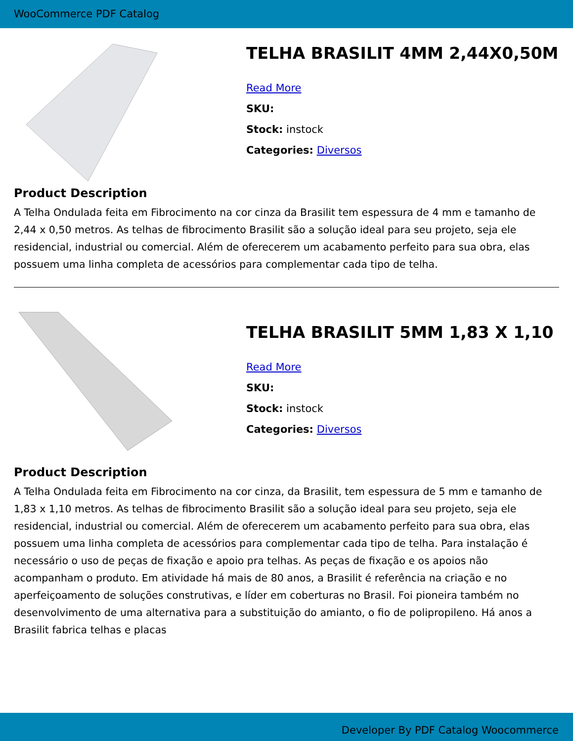WooCommerce PDF Catalog
TELHA BRASILIT 4MM 2,44X0,50M
Read More
SKU:
Stock: instock
Categories: Diversos
Product Description
A Telha Ondulada feita em Fibrocimento na cor cinza da Brasilit tem espessura de 4 mm e tamanho de 2,44 x 0,50 metros. As telhas de fibrocimento Brasilit são a solução ideal para seu projeto, seja ele residencial, industrial ou comercial. Além de oferecerem um acabamento perfeito para sua obra, elas possuem uma linha completa de acessórios para complementar cada tipo de telha.
TELHA BRASILIT 5MM 1,83 X 1,10
Read More
SKU:
Stock: instock
Categories: Diversos
Product Description
A Telha Ondulada feita em Fibrocimento na cor cinza, da Brasilit, tem espessura de 5 mm e tamanho de 1,83 x 1,10 metros. As telhas de fibrocimento Brasilit são a solução ideal para seu projeto, seja ele residencial, industrial ou comercial. Além de oferecerem um acabamento perfeito para sua obra, elas possuem uma linha completa de acessórios para complementar cada tipo de telha. Para instalação é necessário o uso de peças de fixação e apoio pra telhas. As peças de fixação e os apoios não acompanham o produto. Em atividade há mais de 80 anos, a Brasilit é referência na criação e no aperfeiçoamento de soluções construtivas, e líder em coberturas no Brasil. Foi pioneira também no desenvolvimento de uma alternativa para a substituição do amianto, o fio de polipropileno. Há anos a Brasilit fabrica telhas e placas
Developer By PDF Catalog Woocommerce